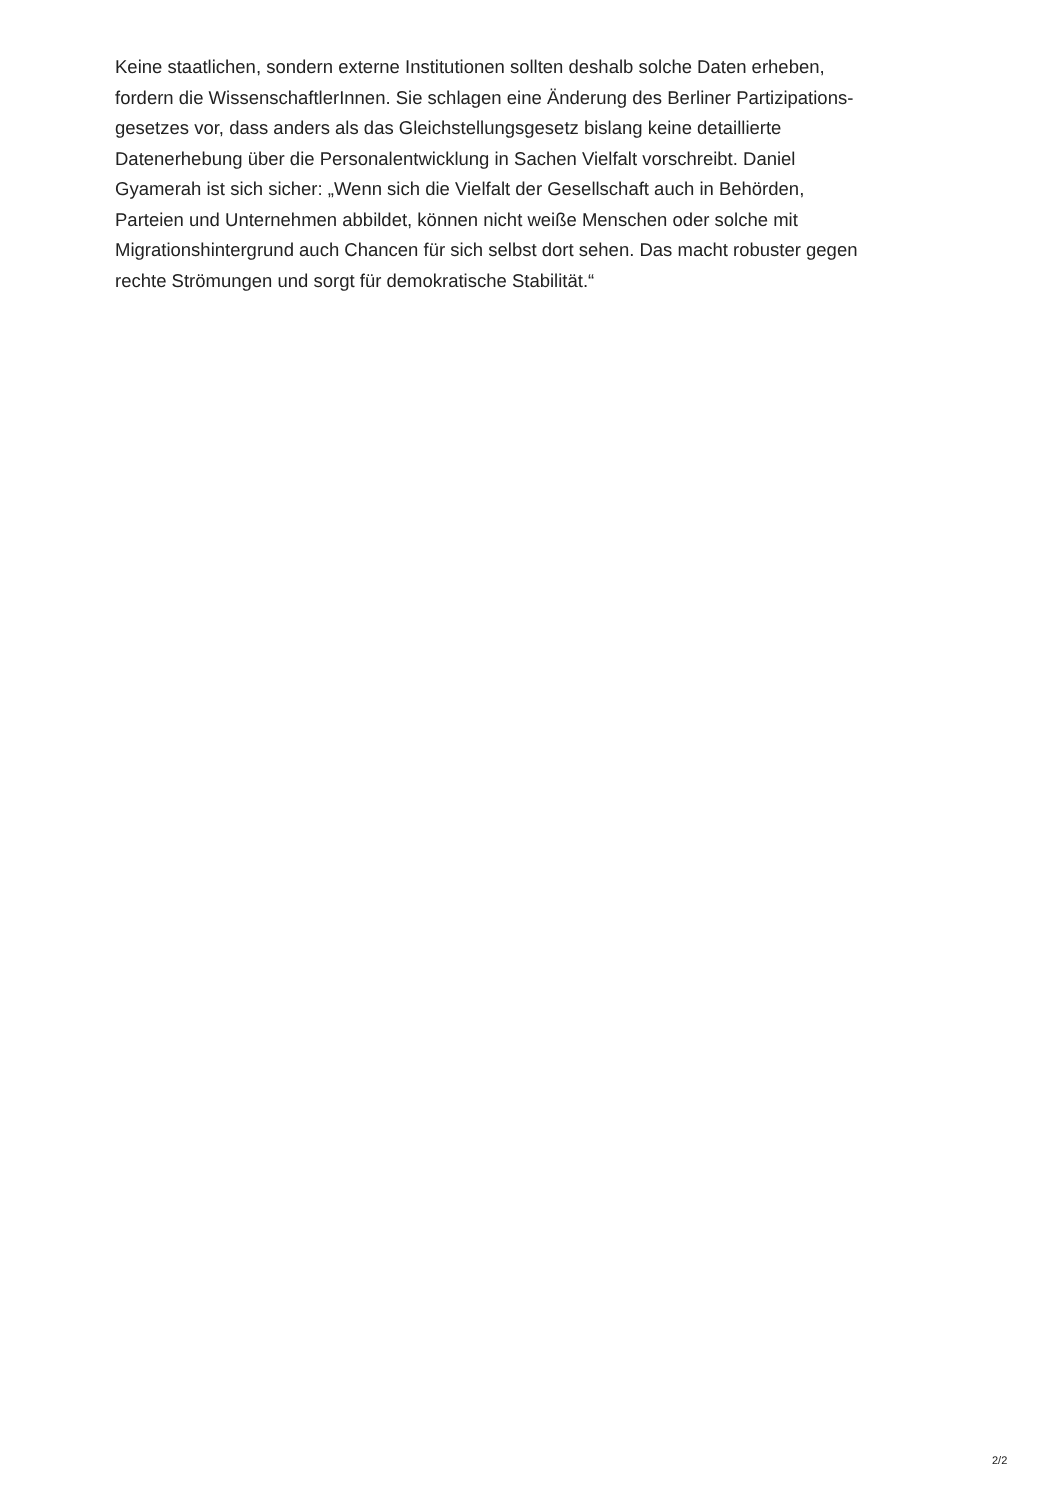Keine staatlichen, sondern externe Institutionen sollten deshalb solche Daten erheben,
fordern die WissenschaftlerInnen. Sie schlagen eine Änderung des Berliner Partizipations-
gesetzes vor, dass anders als das Gleichstellungsgesetz bislang keine detaillierte
Datenerhebung über die Personalentwicklung in Sachen Vielfalt vorschreibt. Daniel
Gyamerah ist sich sicher: „Wenn sich die Vielfalt der Gesellschaft auch in Behörden,
Parteien und Unternehmen abbildet, können nicht weiße Menschen oder solche mit
Migrationshintergrund auch Chancen für sich selbst dort sehen. Das macht robuster gegen
rechte Strömungen und sorgt für demokratische Stabilität.“
2/2